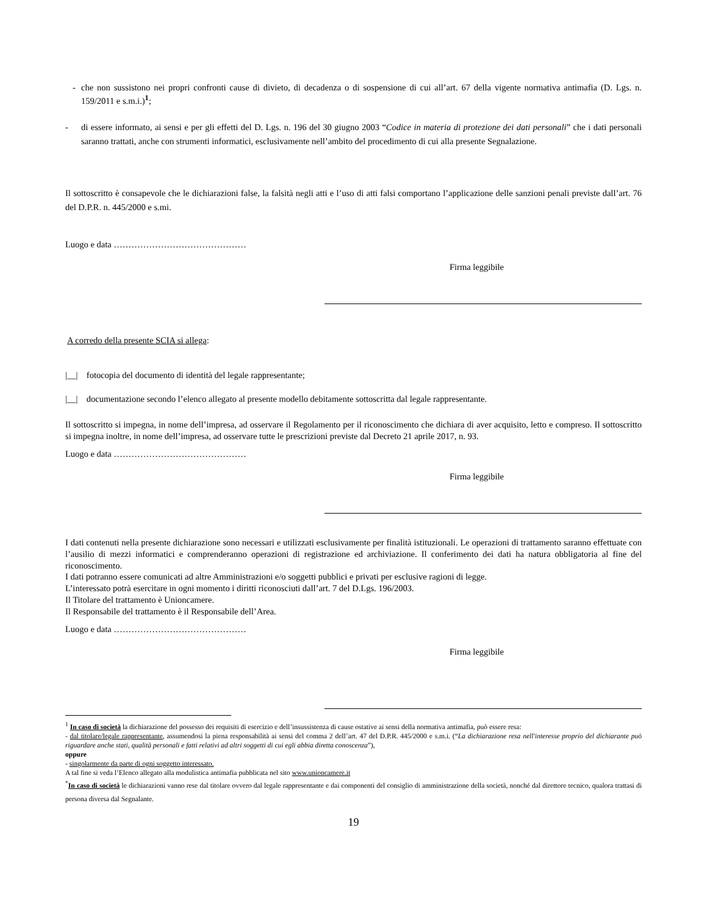- che non sussistono nei propri confronti cause di divieto, di decadenza o di sospensione di cui all’art. 67 della vigente normativa antimafia (D. Lgs. n. 159/2011 e s.m.i.)<sup>1</sup>;
- di essere informato, ai sensi e per gli effetti del D. Lgs. n. 196 del 30 giugno 2003 “Codice in materia di protezione dei dati personali” che i dati personali saranno trattati, anche con strumenti informatici, esclusivamente nell’ambito del procedimento di cui alla presente Segnalazione.
Il sottoscritto è consapevole che le dichiarazioni false, la falsità negli atti e l’uso di atti falsi comportano l’applicazione delle sanzioni penali previste dall’art. 76 del D.P.R. n. 445/2000 e s.mi.
Luogo e data ………………………………………
Firma leggibile
A corredo della presente SCIA si allega:
|__| fotocopia del documento di identità del legale rappresentante;
|__| documentazione secondo l’elenco allegato al presente modello debitamente sottoscritta dal legale rappresentante.
Il sottoscritto si impegna, in nome dell’impresa, ad osservare il Regolamento per il riconoscimento che dichiara di aver acquisito, letto e compreso. Il sottoscritto si impegna inoltre, in nome dell’impresa, ad osservare tutte le prescrizioni previste dal Decreto 21 aprile 2017, n. 93.
Luogo e data ………………………………………
Firma leggibile
I dati contenuti nella presente dichiarazione sono necessari e utilizzati esclusivamente per finalità istituzionali. Le operazioni di trattamento saranno effettuate con l’ausilio di mezzi informatici e comprenderanno operazioni di registrazione ed archiviazione. Il conferimento dei dati ha natura obbligatoria al fine del riconoscimento.
I dati potranno essere comunicati ad altre Amministrazioni e/o soggetti pubblici e privati per esclusive ragioni di legge.
L’interessato potrà esercitare in ogni momento i diritti riconosciuti dall’art. 7 del D.Lgs. 196/2003.
Il Titolare del trattamento è Unioncamere.
Il Responsabile del trattamento è il Responsabile dell’Area.
Luogo e data ………………………………………
Firma leggibile
<sup>1</sup> In caso di società la dichiarazione del possesso dei requisiti di esercizio e dell’insussistenza di cause ostative ai sensi della normativa antimafia, può essere resa:
- dal titolare/legale rappresentante, assumendosi la piena responsabilità ai sensi del comma 2 dell’art. 47 del D.P.R. 445/2000 e s.m.i. (“La dichiarazione resa nell'interesse proprio del dichiarante può riguardare anche stati, qualità personali e fatti relativi ad altri soggetti di cui egli abbia diretta conoscenza”),
oppure
- singolarmente da parte di ogni soggetto interessato.
A tal fine si veda l’Elenco allegato alla modulistica antimafia pubblicata nel sito www.unioncamere.it
<sup>*</sup> In caso di società le dichiarazioni vanno rese dal titolare ovvero dal legale rappresentante e dai componenti del consiglio di amministrazione della società, nonché dal direttore tecnico, qualora trattasi di persona diversa dal Segnalante.
19